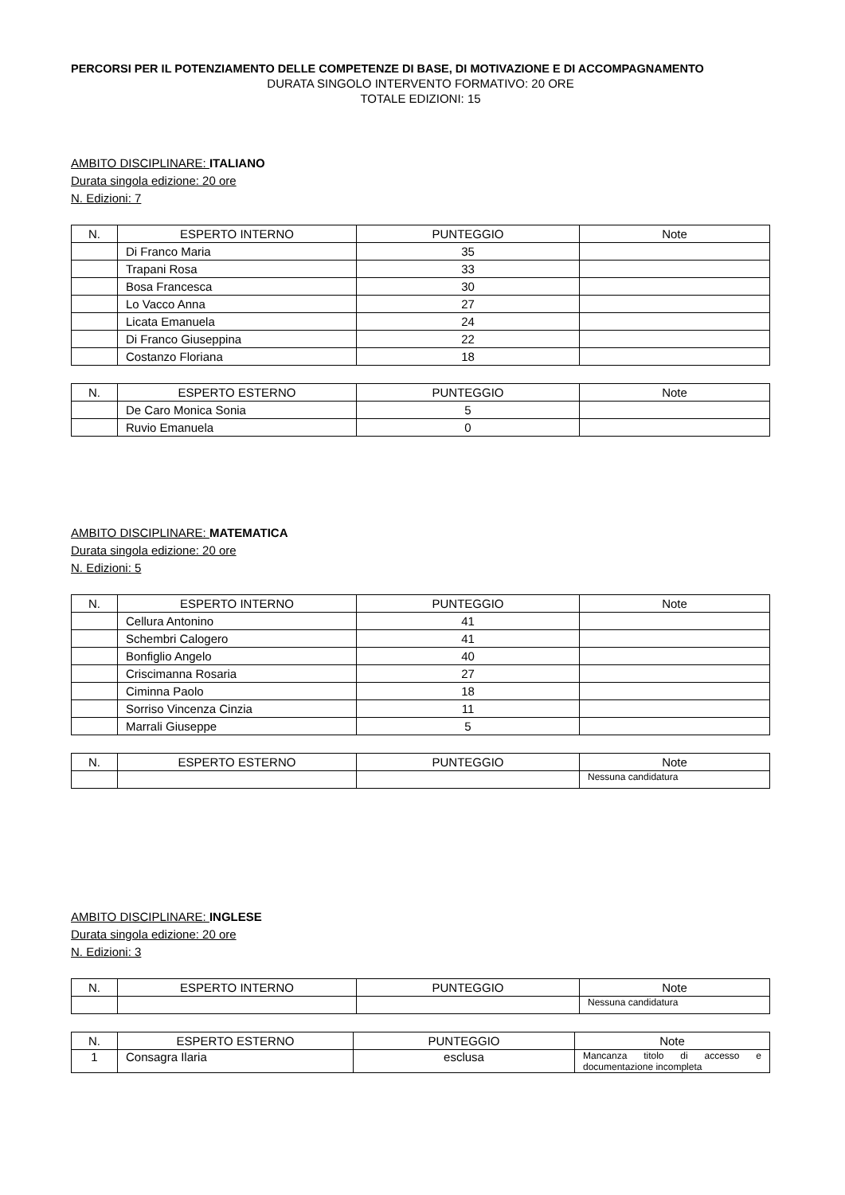PERCORSI PER IL POTENZIAMENTO DELLE COMPETENZE DI BASE, DI MOTIVAZIONE E DI ACCOMPAGNAMENTO
DURATA SINGOLO INTERVENTO FORMATIVO: 20 ORE
TOTALE EDIZIONI: 15
AMBITO DISCIPLINARE: ITALIANO
Durata singola edizione: 20 ore
N. Edizioni: 7
| N. | ESPERTO INTERNO | PUNTEGGIO | Note |
| --- | --- | --- | --- |
| | Di Franco Maria | 35 | |
| | Trapani Rosa | 33 | |
| | Bosa Francesca | 30 | |
| | Lo Vacco Anna | 27 | |
| | Licata Emanuela | 24 | |
| | Di Franco Giuseppina | 22 | |
| | Costanzo Floriana | 18 | |
| N. | ESPERTO ESTERNO | PUNTEGGIO | Note |
| --- | --- | --- | --- |
| | De Caro Monica Sonia | 5 | |
| | Ruvio Emanuela | 0 | |
AMBITO DISCIPLINARE: MATEMATICA
Durata singola edizione: 20 ore
N. Edizioni: 5
| N. | ESPERTO INTERNO | PUNTEGGIO | Note |
| --- | --- | --- | --- |
| | Cellura Antonino | 41 | |
| | Schembri Calogero | 41 | |
| | Bonfiglio Angelo | 40 | |
| | Criscimanna Rosaria | 27 | |
| | Ciminna Paolo | 18 | |
| | Sorriso Vincenza Cinzia | 11 | |
| | Marrali Giuseppe | 5 | |
| N. | ESPERTO ESTERNO | PUNTEGGIO | Note |
| --- | --- | --- | --- |
| | | | Nessuna candidatura |
AMBITO DISCIPLINARE: INGLESE
Durata singola edizione: 20 ore
N. Edizioni: 3
| N. | ESPERTO INTERNO | PUNTEGGIO | Note |
| --- | --- | --- | --- |
| | | | Nessuna candidatura |
| N. | ESPERTO ESTERNO | PUNTEGGIO | Note |
| --- | --- | --- | --- |
| 1 | Consagra Ilaria | esclusa | Mancanza titolo di accesso e documentazione incompleta |